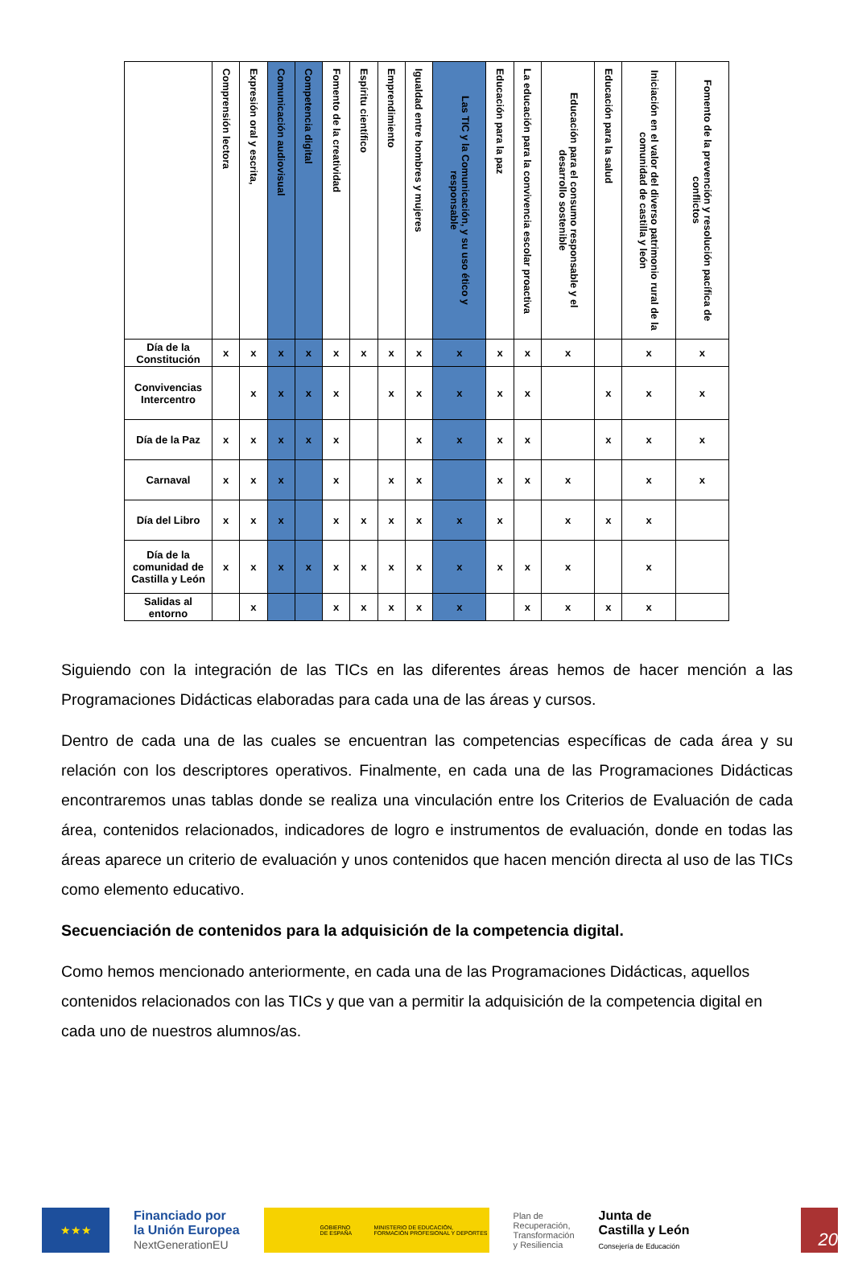| | Comprensión lectora | Expresión oral y escrita, | Comunicación audiovisual | Competencia digital | Fomento de la creatividad | Espíritu científico | Emprendimiento | Igualdad entre hombres y mujeres | Las TIC y la Comunicación, y su uso ético y responsable | Educación para la paz | La educación para la convivencia escolar proactiva | Educación para el consumo responsable y el desarrollo sostenible | Educación para la salud | Iniciación en el valor del diverso patrimonio rural de la comunidad de castilla y león | Fomento de la prevención y resolución pacífica de conflictos |
| --- | --- | --- | --- | --- | --- | --- | --- | --- | --- | --- | --- | --- | --- | --- | --- |
| Día de la Constitución | x | x | x | x | x | x | x | x | x | x | x | x | | x | x |
| Convivencias Intercentro | | x | x | x | x | | x | x | x | x | x | | x | x | x |
| Día de la Paz | x | x | x | x | x | | | x | x | x | x | | x | x | x |
| Carnaval | x | x | x | | x | | x | x | | x | x | x | | x | x |
| Día del Libro | x | x | x | | x | x | x | x | x | x | | x | x | x | |
| Día de la comunidad de Castilla y León | x | x | x | x | x | x | x | x | x | x | x | x | | x | |
| Salidas al entorno | | x | | | x | x | x | x | x | | x | x | x | x | |
Siguiendo con la integración de las TICs en las diferentes áreas hemos de hacer mención a las Programaciones Didácticas elaboradas para cada una de las áreas y cursos.
Dentro de cada una de las cuales se encuentran las competencias específicas de cada área y su relación con los descriptores operativos. Finalmente, en cada una de las Programaciones Didácticas encontraremos unas tablas donde se realiza una vinculación entre los Criterios de Evaluación de cada área, contenidos relacionados, indicadores de logro e instrumentos de evaluación, donde en todas las áreas aparece un criterio de evaluación y unos contenidos que hacen mención directa al uso de las TICs como elemento educativo.
Secuenciación de contenidos para la adquisición de la competencia digital.
Como hemos mencionado anteriormente, en cada una de las Programaciones Didácticas, aquellos contenidos relacionados con las TICs y que van a permitir la adquisición de la competencia digital en cada uno de nuestros alumnos/as.
★★★
Financiado por
la Unión Europea
NextGenerationEU
GOBIERNO DE ESPAÑA MINISTERIO DE EDUCACIÓN, FORMACIÓN PROFESIONAL Y DEPORTES
Plan de
Recuperación,
Transformación
y Resiliencia
Junta de
Castilla y León
Consejería de Educación
20